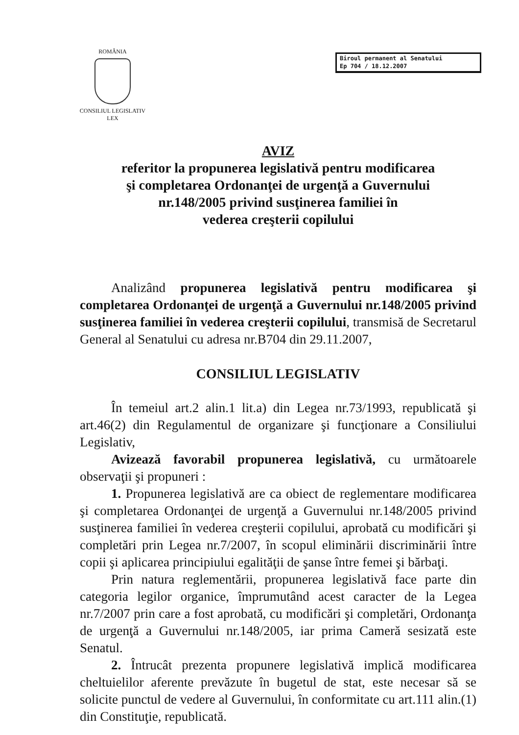ROMÂNIA
CONSILIUL LEGISLATIV
LEX
Biroul permanent al Senatului
Ep 704 / 18.12.2007
AVIZ
referitor la propunerea legislativă pentru modificarea
şi completarea Ordonanţei de urgenţă a Guvernului
nr.148/2005 privind susţinerea familiei în
vederea creşterii copilului
Analizând propunerea legislativă pentru modificarea şi completarea Ordonanţei de urgenţă a Guvernului nr.148/2005 privind susţinerea familiei în vederea creşterii copilului, transmisă de Secretarul General al Senatului cu adresa nr.B704 din 29.11.2007,
CONSILIUL LEGISLATIV
În temeiul art.2 alin.1 lit.a) din Legea nr.73/1993, republicată şi art.46(2) din Regulamentul de organizare şi funcţionare a Consiliului Legislativ,
Avizează favorabil propunerea legislativă, cu următoarele observaţii şi propuneri :
1. Propunerea legislativă are ca obiect de reglementare modificarea şi completarea Ordonanţei de urgenţă a Guvernului nr.148/2005 privind susţinerea familiei în vederea creşterii copilului, aprobată cu modificări şi completări prin Legea nr.7/2007, în scopul eliminării discriminării între copii şi aplicarea principiului egalităţii de şanse între femei şi bărbaţi.
Prin natura reglementării, propunerea legislativă face parte din categoria legilor organice, împrumutând acest caracter de la Legea nr.7/2007 prin care a fost aprobată, cu modificări şi completări, Ordonanţa de urgenţă a Guvernului nr.148/2005, iar prima Cameră sesizată este Senatul.
2. Întrucât prezenta propunere legislativă implică modificarea cheltuielilor aferente prevăzute în bugetul de stat, este necesar să se solicite punctul de vedere al Guvernului, în conformitate cu art.111 alin.(1) din Constituţie, republicată.